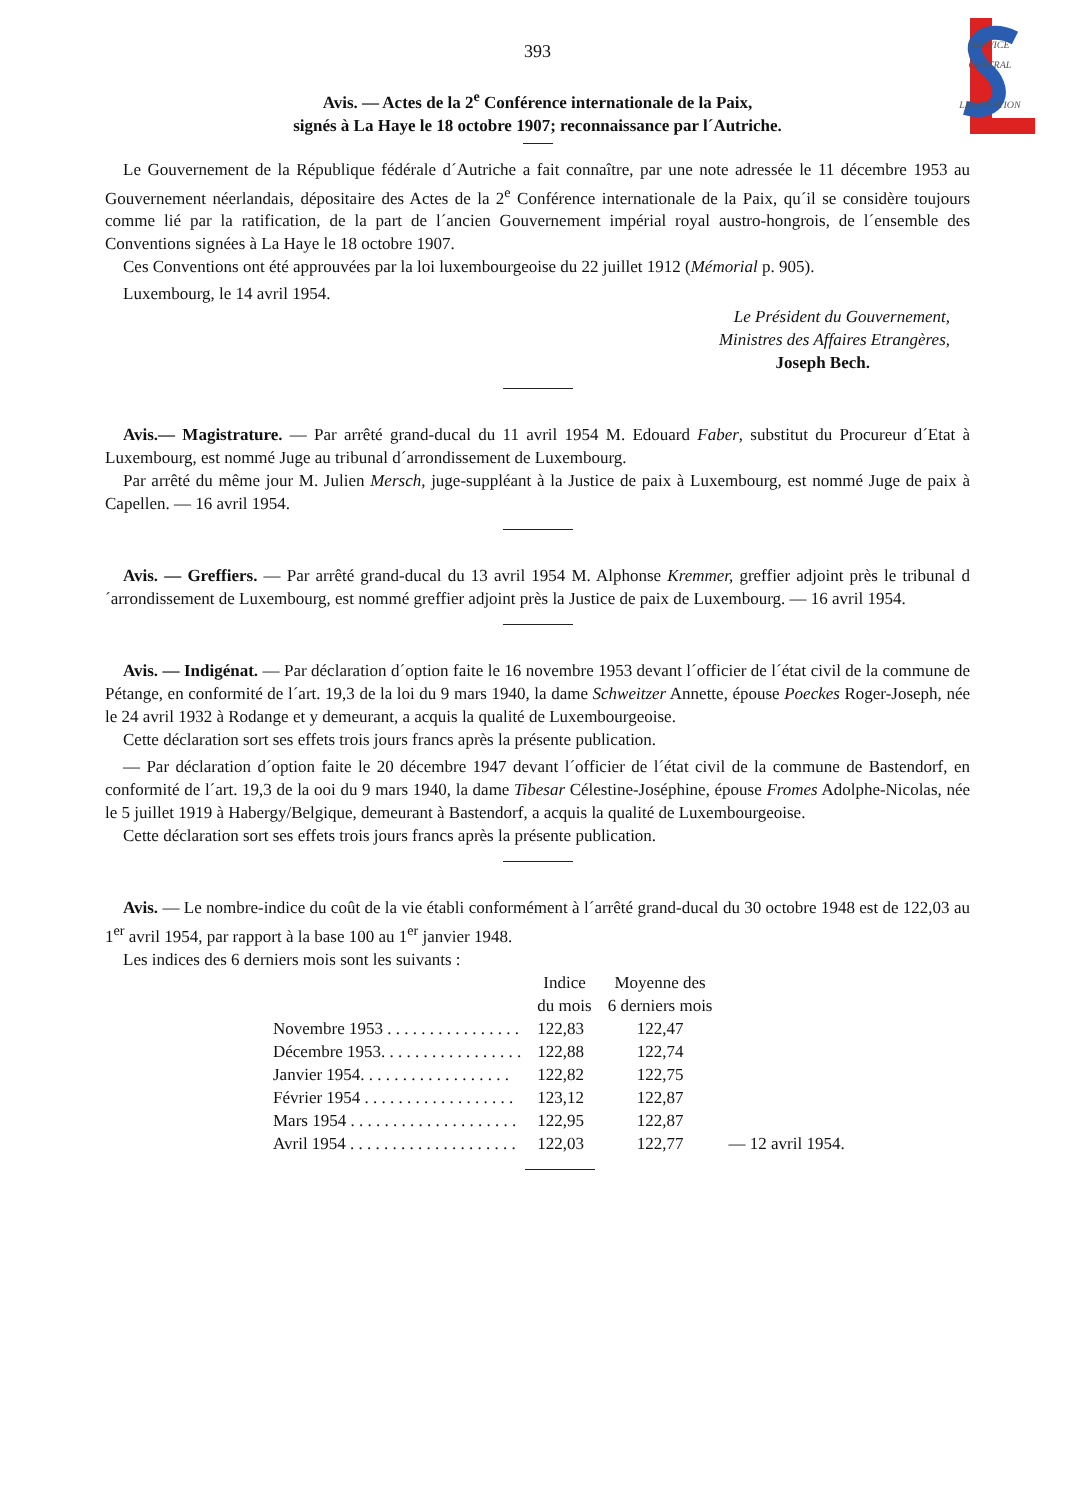SERVICE
CENTRAL
LEGISLATION
393
Avis. — Actes de la 2<sup>e</sup> Conférence internationale de la Paix,
signés à La Haye le 18 octobre 1907; reconnaissance par l´Autriche.
Le Gouvernement de la République fédérale d´Autriche a fait connaître, par une note adressée le 11 décembre 1953 au Gouvernement néerlandais, dépositaire des Actes de la 2<sup>e</sup> Conférence internationale de la Paix, qu´il se considère toujours comme lié par la ratification, de la part de l´ancien Gouvernement impérial royal austro-hongrois, de l´ensemble des Conventions signées à La Haye le 18 octobre 1907.
Ces Conventions ont été approuvées par la loi luxembourgeoise du 22 juillet 1912 (Mémorial p. 905).
Luxembourg, le 14 avril 1954.
Le Président du Gouvernement,
Ministres des Affaires Etrangères,
Joseph Bech.
Avis.— Magistrature. — Par arrêté grand-ducal du 11 avril 1954 M. Edouard Faber, substitut du Procureur d´Etat à Luxembourg, est nommé Juge au tribunal d´arrondissement de Luxembourg.
Par arrêté du même jour M. Julien Mersch, juge-suppléant à la Justice de paix à Luxembourg, est nommé Juge de paix à Capellen. — 16 avril 1954.
Avis. — Greffiers. — Par arrêté grand-ducal du 13 avril 1954 M. Alphonse Kremmer, greffier adjoint près le tribunal d´arrondissement de Luxembourg, est nommé greffier adjoint près la Justice de paix de Luxembourg. — 16 avril 1954.
Avis. — Indigénat. — Par déclaration d´option faite le 16 novembre 1953 devant l´officier de l´état civil de la commune de Pétange, en conformité de l´art. 19,3 de la loi du 9 mars 1940, la dame Schweitzer Annette, épouse Poeckes Roger-Joseph, née le 24 avril 1932 à Rodange et y demeurant, a acquis la qualité de Luxembourgeoise.
Cette déclaration sort ses effets trois jours francs après la présente publication.
— Par déclaration d´option faite le 20 décembre 1947 devant l´officier de l´état civil de la commune de Bastendorf, en conformité de l´art. 19,3 de la ooi du 9 mars 1940, la dame Tibesar Célestine-Joséphine, épouse Fromes Adolphe-Nicolas, née le 5 juillet 1919 à Habergy/Belgique, demeurant à Bastendorf, a acquis la qualité de Luxembourgeoise.
Cette déclaration sort ses effets trois jours francs après la présente publication.
Avis. — Le nombre-indice du coût de la vie établi conformément à l´arrêté grand-ducal du 30 octobre 1948 est de 122,03 au 1<sup>er</sup> avril 1954, par rapport à la base 100 au 1<sup>er</sup> janvier 1948.
Les indices des 6 derniers mois sont les suivants :
| | Indice du mois | Moyenne des 6 derniers mois | |
| --- | --- | --- | --- |
| Novembre 1953 . . . . . . . . . . . . . . . . | 122,83 | 122,47 | |
| Décembre 1953. . . . . . . . . . . . . . . . . | 122,88 | 122,74 | |
| Janvier 1954. . . . . . . . . . . . . . . . . . | 122,82 | 122,75 | |
| Février 1954 . . . . . . . . . . . . . . . . . . | 123,12 | 122,87 | |
| Mars 1954 . . . . . . . . . . . . . . . . . . . . | 122,95 | 122,87 | |
| Avril 1954 . . . . . . . . . . . . . . . . . . . . | 122,03 | 122,77 | — 12 avril 1954. |